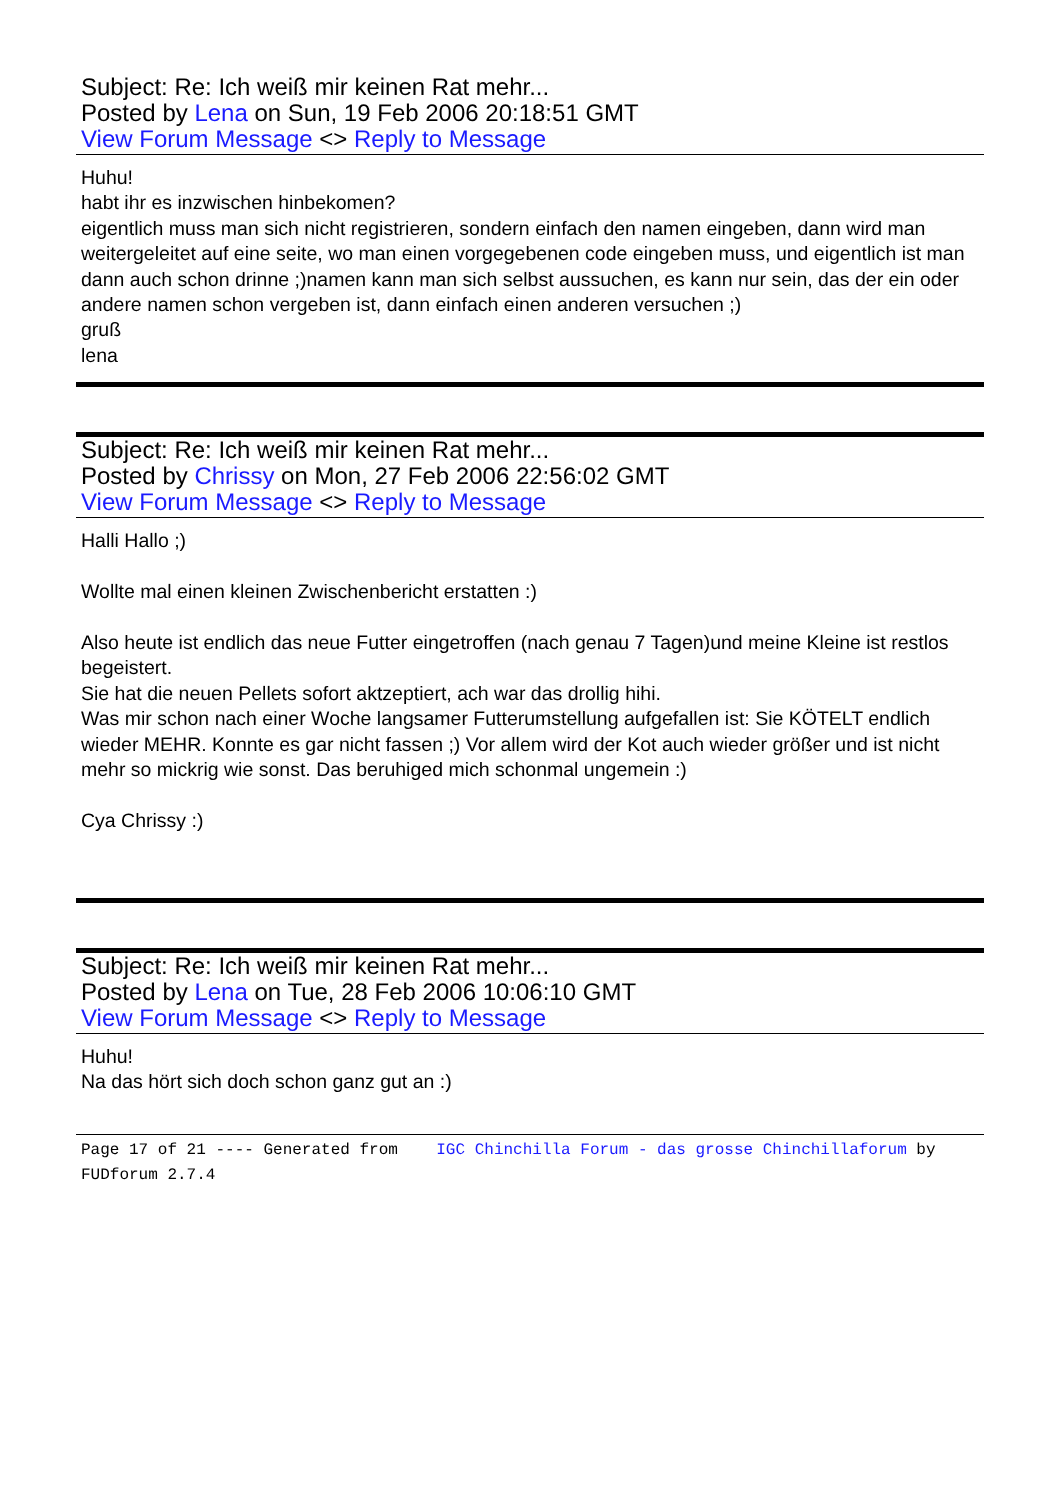Subject: Re: Ich weiß mir keinen Rat mehr...
Posted by Lena on Sun, 19 Feb 2006 20:18:51 GMT
View Forum Message <> Reply to Message
Huhu!
habt ihr es inzwischen hinbekomen?
eigentlich muss man sich nicht registrieren, sondern einfach den namen eingeben, dann wird man weitergeleitet auf eine seite, wo man einen vorgegebenen code eingeben muss, und eigentlich ist man dann auch schon drinne ;)namen kann man sich selbst aussuchen, es kann nur sein, das der ein oder andere namen schon vergeben ist, dann einfach einen anderen versuchen ;)
gruß
lena
Subject: Re: Ich weiß mir keinen Rat mehr...
Posted by Chrissy on Mon, 27 Feb 2006 22:56:02 GMT
View Forum Message <> Reply to Message
Halli Hallo ;)
Wollte mal einen kleinen Zwischenbericht erstatten :)
Also heute ist endlich das neue Futter eingetroffen (nach genau 7 Tagen)und meine Kleine ist restlos begeistert.
Sie hat die neuen Pellets sofort aktzeptiert, ach war das drollig hihi.
Was mir schon nach einer Woche langsamer Futterumstellung aufgefallen ist: Sie KÖTELT endlich wieder MEHR. Konnte es gar nicht fassen ;) Vor allem wird der Kot auch wieder größer und ist nicht mehr so mickrig wie sonst. Das beruhiged mich schonmal ungemein :)
Cya Chrissy :)
Subject: Re: Ich weiß mir keinen Rat mehr...
Posted by Lena on Tue, 28 Feb 2006 10:06:10 GMT
View Forum Message <> Reply to Message
Huhu!
Na das hört sich doch schon ganz gut an :)
Page 17 of 21 ---- Generated from IGC Chinchilla Forum - das grosse Chinchillaforum by FUDforum 2.7.4